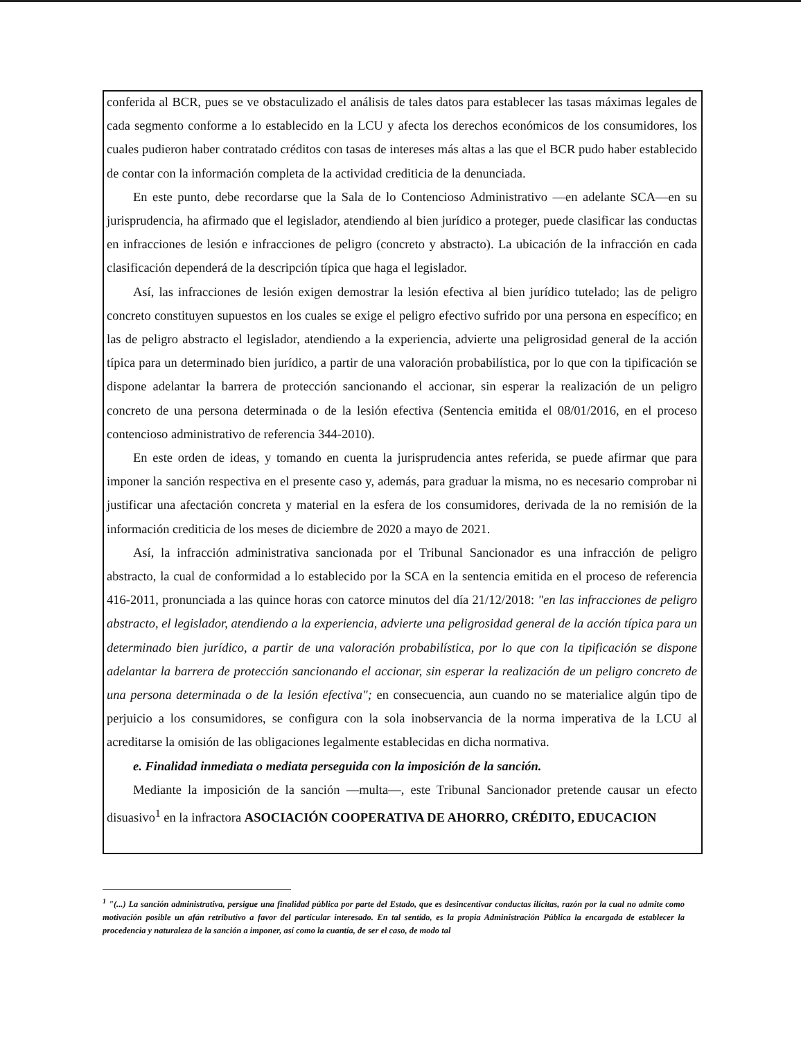conferida al BCR, pues se ve obstaculizado el análisis de tales datos para establecer las tasas máximas legales de cada segmento conforme a lo establecido en la LCU y afecta los derechos económicos de los consumidores, los cuales pudieron haber contratado créditos con tasas de intereses más altas a las que el BCR pudo haber establecido de contar con la información completa de la actividad crediticia de la denunciada.
En este punto, debe recordarse que la Sala de lo Contencioso Administrativo —en adelante SCA—en su jurisprudencia, ha afirmado que el legislador, atendiendo al bien jurídico a proteger, puede clasificar las conductas en infracciones de lesión e infracciones de peligro (concreto y abstracto). La ubicación de la infracción en cada clasificación dependerá de la descripción típica que haga el legislador.
Así, las infracciones de lesión exigen demostrar la lesión efectiva al bien jurídico tutelado; las de peligro concreto constituyen supuestos en los cuales se exige el peligro efectivo sufrido por una persona en específico; en las de peligro abstracto el legislador, atendiendo a la experiencia, advierte una peligrosidad general de la acción típica para un determinado bien jurídico, a partir de una valoración probabilística, por lo que con la tipificación se dispone adelantar la barrera de protección sancionando el accionar, sin esperar la realización de un peligro concreto de una persona determinada o de la lesión efectiva (Sentencia emitida el 08/01/2016, en el proceso contencioso administrativo de referencia 344-2010).
En este orden de ideas, y tomando en cuenta la jurisprudencia antes referida, se puede afirmar que para imponer la sanción respectiva en el presente caso y, además, para graduar la misma, no es necesario comprobar ni justificar una afectación concreta y material en la esfera de los consumidores, derivada de la no remisión de la información crediticia de los meses de diciembre de 2020 a mayo de 2021.
Así, la infracción administrativa sancionada por el Tribunal Sancionador es una infracción de peligro abstracto, la cual de conformidad a lo establecido por la SCA en la sentencia emitida en el proceso de referencia 416-2011, pronunciada a las quince horas con catorce minutos del día 21/12/2018: "en las infracciones de peligro abstracto, el legislador, atendiendo a la experiencia, advierte una peligrosidad general de la acción típica para un determinado bien jurídico, a partir de una valoración probabilística, por lo que con la tipificación se dispone adelantar la barrera de protección sancionando el accionar, sin esperar la realización de un peligro concreto de una persona determinada o de la lesión efectiva"; en consecuencia, aun cuando no se materialice algún tipo de perjuicio a los consumidores, se configura con la sola inobservancia de la norma imperativa de la LCU al acreditarse la omisión de las obligaciones legalmente establecidas en dicha normativa.
e. Finalidad inmediata o mediata perseguida con la imposición de la sanción.
Mediante la imposición de la sanción —multa—, este Tribunal Sancionador pretende causar un efecto disuasivo<sup>1</sup> en la infractora ASOCIACIÓN COOPERATIVA DE AHORRO, CRÉDITO, EDUCACION
<sup>1</sup> "(...) La sanción administrativa, persigue una finalidad pública por parte del Estado, que es desincentivar conductas ilícitas, razón por la cual no admite como motivación posible un afán retributivo a favor del particular interesado. En tal sentido, es la propia Administración Pública la encargada de establecer la procedencia y naturaleza de la sanción a imponer, así como la cuantía, de ser el caso, de modo tal